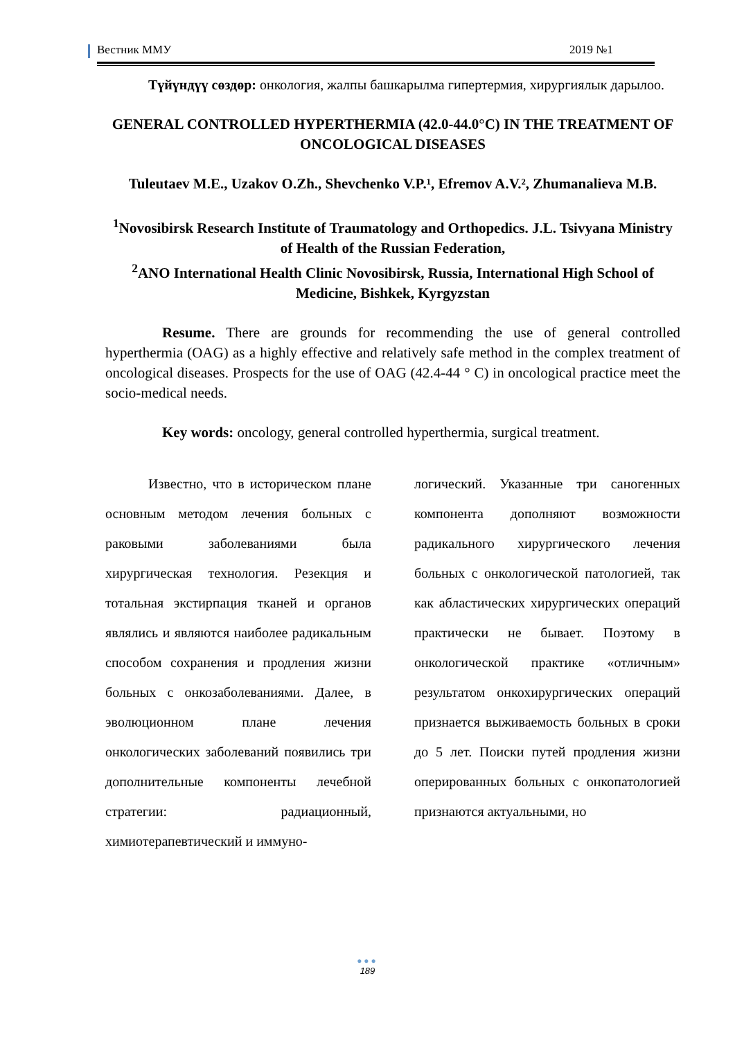Вестник ММУ 2019 №1
Түйүндүү сөздөр: онкология, жалпы башкарылма гипертермия, хирургиялык дарылоо.
GENERAL CONTROLLED HYPERTHERMIA (42.0-44.0°C) IN THE TREATMENT OF ONCOLOGICAL DISEASES
Tuleutaev M.E., Uzakov O.Zh., Shevchenko V.P.¹, Efremov A.V.², Zhumanalieva M.B.
<sup>1</sup> Novosibirsk Research Institute of Traumatology and Orthopedics. J.L. Tsivyana Ministry of Health of the Russian Federation,
<sup>2</sup> ANO International Health Clinic Novosibirsk, Russia, International High School of Medicine, Bishkek, Kyrgyzstan
Resume. There are grounds for recommending the use of general controlled hyperthermia (OAG) as a highly effective and relatively safe method in the complex treatment of oncological diseases. Prospects for the use of OAG (42.4-44 ° C) in oncological practice meet the socio-medical needs.
Key words: oncology, general controlled hyperthermia, surgical treatment.
Известно, что в историческом плане основным методом лечения больных с раковыми заболеваниями была хирургическая технология. Резекция и тотальная экстирпация тканей и органов являлись и являются наиболее радикальным способом сохранения и продления жизни больных с онкозаболе­ваниями. Далее, в эволюционном плане лечения онкологических заболеваний появились три дополнительные компоненты лечебной стратегии: радиационный, химиотерапевтический и иммуно-
логический. Указанные три саногенных компонента дополняют возможности радикального хирур­гического лечения больных с онкологической патологией, так как абластических хирургических операций практически не бывает. Поэтому в онкологической практике «отличным» результатом онкохирургических операций признается выживаемость больных в сроки до 5 лет. Поиски путей продления жизни оперированных больных с онкопатологией признаются актуальными, но
●●●
189